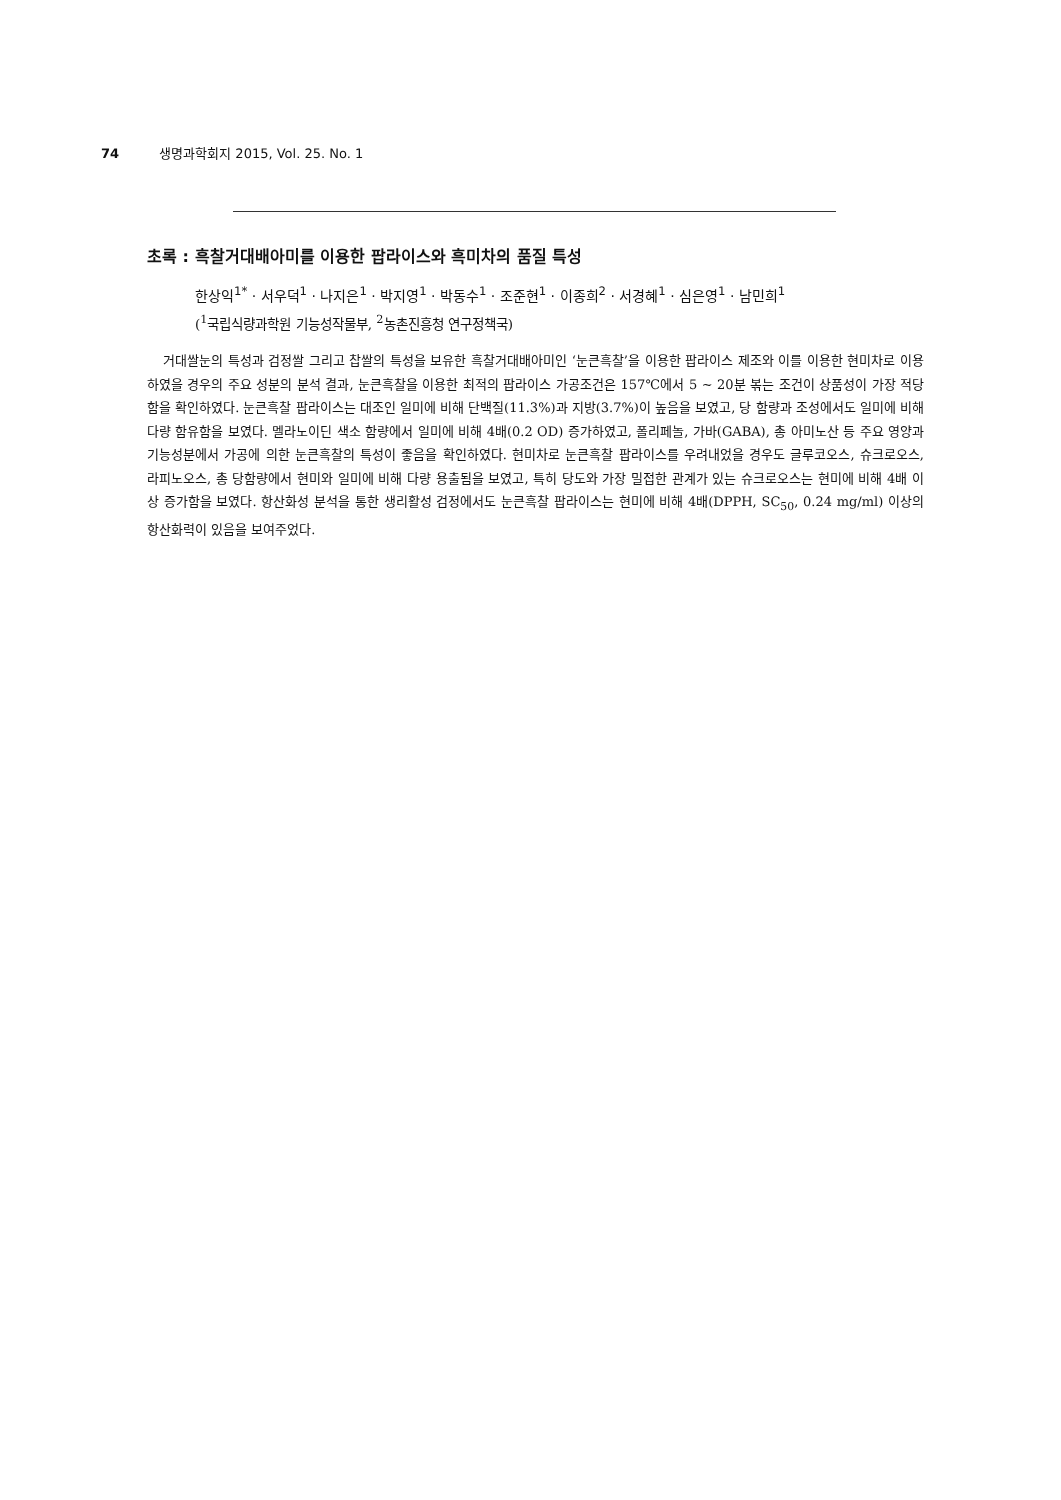74 생명과학회지 2015, Vol. 25. No. 1
초록 : 흑찰거대배아미를 이용한 팝라이스와 흑미차의 품질 특성
한상익<sup>1*</sup> · 서우덕<sup>1</sup> · 나지은<sup>1</sup> · 박지영<sup>1</sup> · 박동수<sup>1</sup> · 조준현<sup>1</sup> · 이종희<sup>2</sup> · 서경혜<sup>1</sup> · 심은영<sup>1</sup> · 남민희<sup>1</sup>
(<sup>1</sup>국립식량과학원 기능성작물부, <sup>2</sup>농촌진흥청 연구정책국)
거대쌀눈의 특성과 검정쌀 그리고 찹쌀의 특성을 보유한 흑찰거대배아미인 ‘눈큰흑찰’을 이용한 팝라이스 제조와 이를 이용한 현미차로 이용하였을 경우의 주요 성분의 분석 결과, 눈큰흑찰을 이용한 최적의 팝라이스 가공조건은 157℃에서 5 ~ 20분 볶는 조건이 상품성이 가장 적당함을 확인하였다. 눈큰흑찰 팝라이스는 대조인 일미에 비해 단백질(11.3%)과 지방(3.7%)이 높음을 보였고, 당 함량과 조성에서도 일미에 비해 다량 함유함을 보였다. 멜라노이딘 색소 함량에서 일미에 비해 4배(0.2 OD) 증가하였고, 폴리페놀, 가바(GABA), 총 아미노산 등 주요 영양과 기능성분에서 가공에 의한 눈큰흑찰의 특성이 좋음을 확인하였다. 현미차로 눈큰흑찰 팝라이스를 우려내었을 경우도 글루코오스, 슈크로오스, 라피노오스, 총 당함량에서 현미와 일미에 비해 다량 용출됨을 보였고, 특히 당도와 가장 밀접한 관계가 있는 슈크로오스는 현미에 비해 4배 이상 증가함을 보였다. 항산화성 분석을 통한 생리활성 검정에서도 눈큰흑찰 팝라이스는 현미에 비해 4배(DPPH, SC<sub>50</sub>, 0.24 mg/ml) 이상의 항산화력이 있음을 보여주었다.